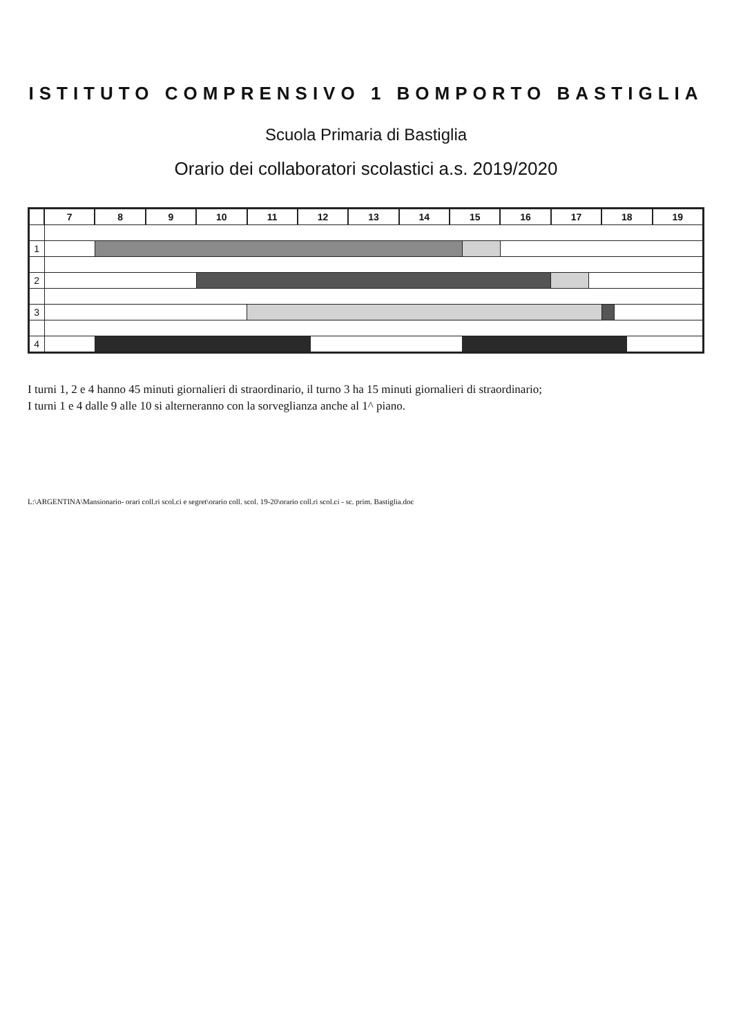ISTITUTO COMPRENSIVO 1 BOMPORTO BASTIGLIA
Scuola Primaria di Bastiglia
Orario dei collaboratori scolastici a.s. 2019/2020
| | 7 | 8 | 9 | 10 | 11 | 12 | | 13 | 14 | 15 | | 16 | 17 | | 18 | | | 19 |
| --- | --- | --- | --- | --- | --- | --- | --- | --- | --- | --- | --- | --- | --- | --- | --- | --- | --- | --- |
| 1 | | | | | | | | | | | | | | | | | | |
| 2 | | | | | | | | | | | | | | | | | | |
| 3 | | | | | | | | | | | | | | | | | | |
| 4 | | | | | | | | | | | | | | | | | | |
I turni 1, 2 e 4 hanno 45 minuti giornalieri di straordinario, il turno 3 ha 15 minuti giornalieri di straordinario;
I turni 1 e 4 dalle 9 alle 10 si alterneranno con la sorveglianza anche al 1^ piano.
L:\ARGENTINA\Mansionario- orari coll.ri scol.ci e segret\orario coll. scol. 19-20\orario coll.ri scol.ci - sc. prim. Bastiglia.doc